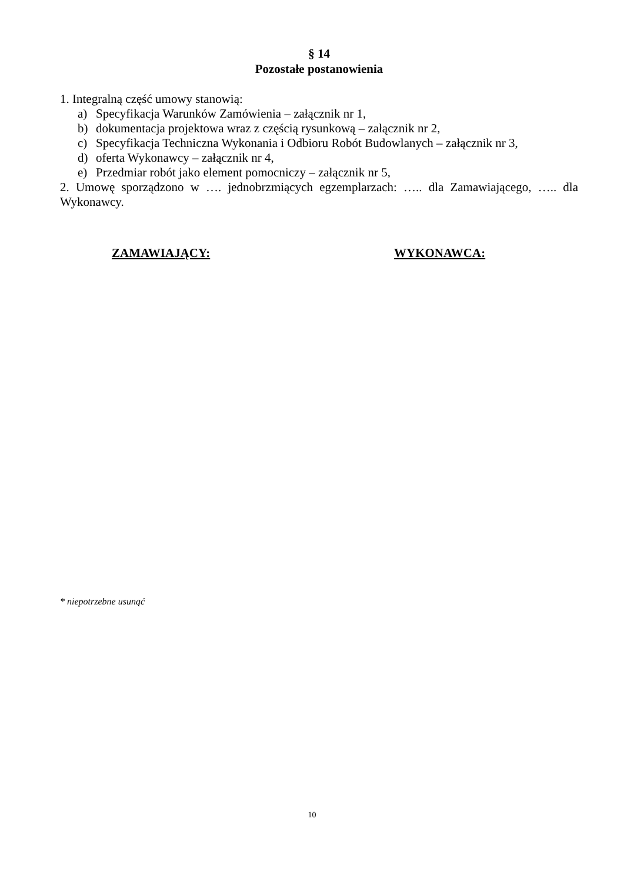§ 14
Pozostałe postanowienia
1. Integralną część umowy stanowią:
a) Specyfikacja Warunków Zamówienia – załącznik nr 1,
b) dokumentacja projektowa wraz z częścią rysunkową – załącznik nr 2,
c) Specyfikacja Techniczna Wykonania i Odbioru Robót Budowlanych – załącznik nr 3,
d) oferta Wykonawcy – załącznik nr 4,
e) Przedmiar robót jako element pomocniczy – załącznik nr 5,
2. Umowę sporządzono w …. jednobrzmiących egzemplarzach: ….. dla Zamawiającego, ….. dla Wykonawcy.
ZAMAWIAJĄCY: WYKONAWCA:
* niepotrzebne usunąć
10